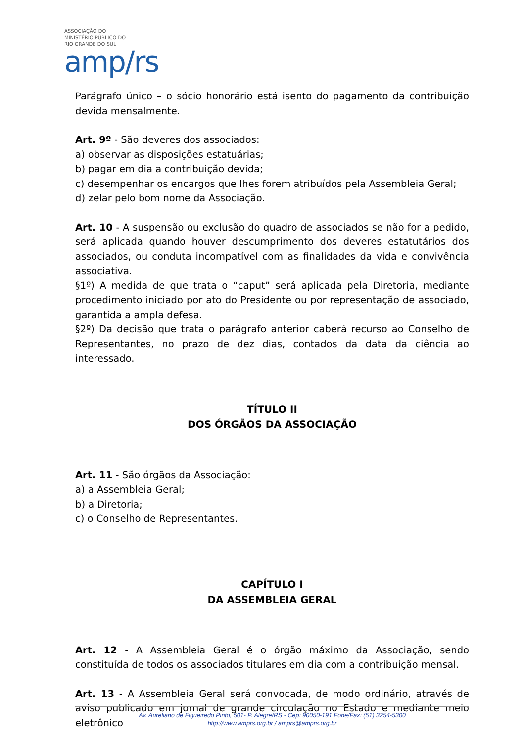ASSOCIAÇÃO DO
MINISTÉRIO PÚBLICO DO
RIO GRANDE DO SUL
amp/rs
Parágrafo único – o sócio honorário está isento do pagamento da contribuição devida mensalmente.
Art. 9º - São deveres dos associados:
a) observar as disposições estatuárias;
b) pagar em dia a contribuição devida;
c) desempenhar os encargos que lhes forem atribuídos pela Assembleia Geral;
d) zelar pelo bom nome da Associação.
Art. 10 - A suspensão ou exclusão do quadro de associados se não for a pedido, será aplicada quando houver descumprimento dos deveres estatutários dos associados, ou conduta incompatível com as finalidades da vida e convivência associativa.
§1º) A medida de que trata o “caput” será aplicada pela Diretoria, mediante procedimento iniciado por ato do Presidente ou por representação de associado, garantida a ampla defesa.
§2º) Da decisão que trata o parágrafo anterior caberá recurso ao Conselho de Representantes, no prazo de dez dias, contados da data da ciência ao interessado.
TÍTULO II
DOS ÓRGÃOS DA ASSOCIAÇÃO
Art. 11 - São órgãos da Associação:
a) a Assembleia Geral;
b) a Diretoria;
c) o Conselho de Representantes.
CAPÍTULO I
DA ASSEMBLEIA GERAL
Art. 12 - A Assembleia Geral é o órgão máximo da Associação, sendo constituída de todos os associados titulares em dia com a contribuição mensal.
Art. 13 - A Assembleia Geral será convocada, de modo ordinário, através de aviso publicado em jornal de grande circulação no Estado e mediante meio eletrônico
Av. Aureliano de Figueiredo Pinto, 501- P. Alegre/RS - Cep: 90050-191 Fone/Fax: (51) 3254-5300
http://www.amprs.org.br / amprs@amprs.org.br